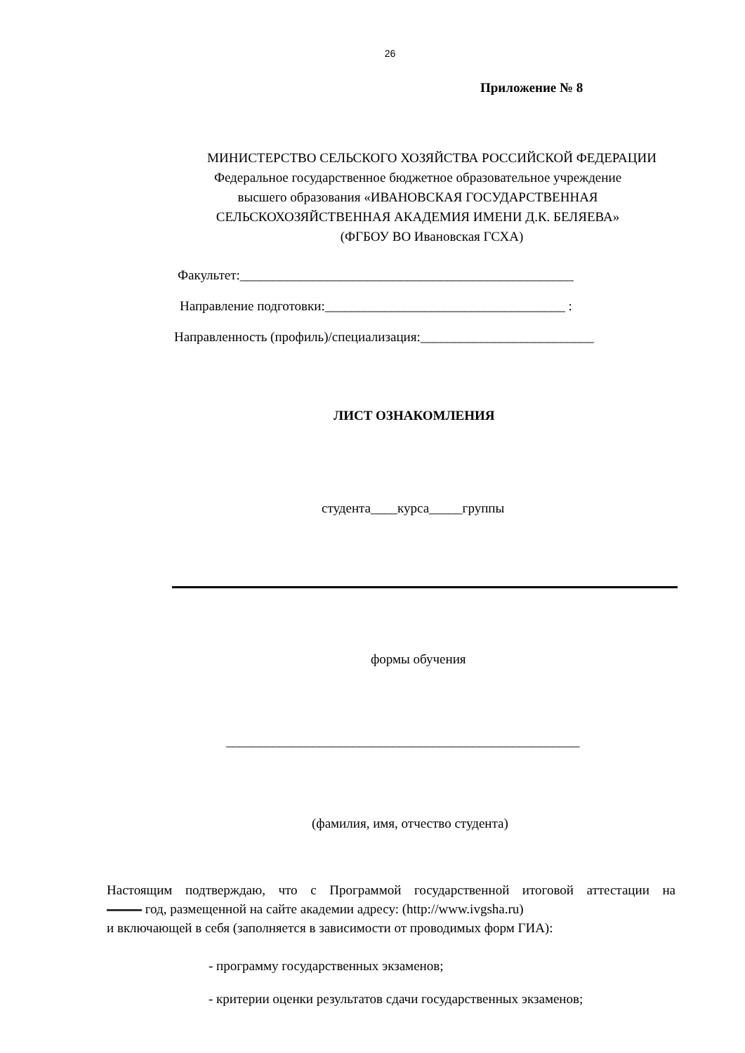26
Приложение № 8
МИНИСТЕРСТВО СЕЛЬСКОГО ХОЗЯЙСТВА РОССИЙСКОЙ ФЕДЕРАЦИИ
Федеральное государственное бюджетное образовательное учреждение
высшего образования «ИВАНОВСКАЯ ГОСУДАРСТВЕННАЯ
СЕЛЬСКОХОЗЯЙСТВЕННАЯ АКАДЕМИЯ ИМЕНИ Д.К. БЕЛЯЕВА»
(ФГБОУ ВО Ивановская ГСХА)
Факультет:__________________________________________________
Направление подготовки:____________________________________ :
Направленность (профиль)/специализация:__________________________
ЛИСТ ОЗНАКОМЛЕНИЯ
студента____курса_____группы
формы обучения
_____________________________________________________
(фамилия, имя, отчество студента)
Настоящим подтверждаю, что с Программой государственной итоговой аттестации на
год, размещенной на сайте академии адресу: (http://www.ivgsha.ru)
и включающей в себя (заполняется в зависимости от проводимых форм ГИА):
- программу государственных экзаменов;
- критерии оценки результатов сдачи государственных экзаменов;